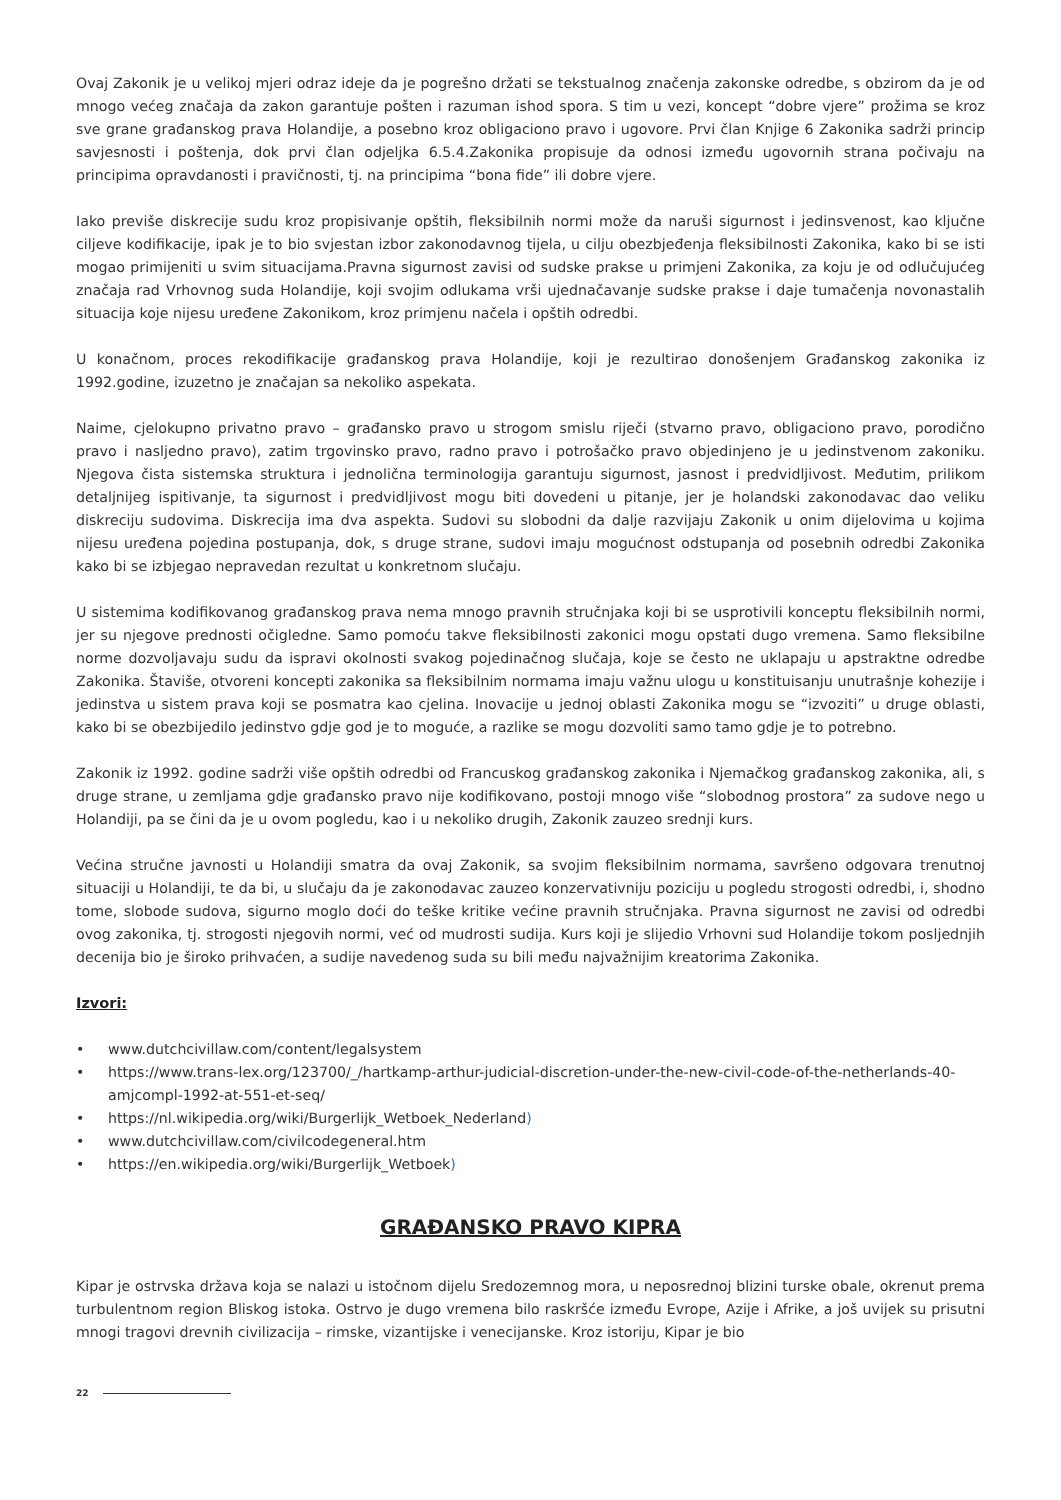Ovaj Zakonik je u velikoj mjeri odraz ideje da je pogrešno držati se tekstualnog značenja zakonske odredbe, s obzirom da je od mnogo većeg značaja da zakon garantuje pošten i razuman ishod spora. S tim u vezi, koncept “dobre vjere” prožima se kroz sve grane građanskog prava Holandije, a posebno kroz obligaciono pravo i ugovore. Prvi član Knjige 6 Zakonika sadrži princip savjesnosti i poštenja, dok prvi član odjeljka 6.5.4.Zakonika propisuje da odnosi između ugovornih strana počivaju na principima opravdanosti i pravičnosti, tj. na principima “bona fide” ili dobre vjere.
Iako previše diskrecije sudu kroz propisivanje opštih, fleksibilnih normi može da naruši sigurnost i jedinsvenost, kao ključne ciljeve kodifikacije, ipak je to bio svjestan izbor zakonodavnog tijela, u cilju obezbjeđenja fleksibilnosti Zakonika, kako bi se isti mogao primijeniti u svim situacijama.Pravna sigurnost zavisi od sudske prakse u primjeni Zakonika, za koju je od odlučujućeg značaja rad Vrhovnog suda Holandije, koji svojim odlukama vrši ujednačavanje sudske prakse i daje tumačenja novonastalih situacija koje nijesu uređene Zakonikom, kroz primjenu načela i opštih odredbi.
U konačnom, proces rekodifikacije građanskog prava Holandije, koji je rezultirao donošenjem Građanskog zakonika iz 1992.godine, izuzetno je značajan sa nekoliko aspekata.
Naime, cjelokupno privatno pravo – građansko pravo u strogom smislu riječi (stvarno pravo, obligaciono pravo, porodično pravo i nasljedno pravo), zatim trgovinsko pravo, radno pravo i potrošačko pravo objedinjeno je u jedinstvenom zakoniku. Njegova čista sistemska struktura i jednolična terminologija garantuju sigurnost, jasnost i predvidljivost. Međutim, prilikom detaljnijeg ispitivanje, ta sigurnost i predvidljivost mogu biti dovedeni u pitanje, jer je holandski zakonodavac dao veliku diskreciju sudovima. Diskrecija ima dva aspekta. Sudovi su slobodni da dalje razvijaju Zakonik u onim dijelovima u kojima nijesu uređena pojedina postupanja, dok, s druge strane, sudovi imaju mogućnost odstupanja od posebnih odredbi Zakonika kako bi se izbjegao nepravedan rezultat u konkretnom slučaju.
U sistemima kodifikovanog građanskog prava nema mnogo pravnih stručnjaka koji bi se usprotivili konceptu fleksibilnih normi, jer su njegove prednosti očigledne. Samo pomoću takve fleksibilnosti zakonici mogu opstati dugo vremena. Samo fleksibilne norme dozvoljavaju sudu da ispravi okolnosti svakog pojedinačnog slučaja, koje se često ne uklapaju u apstraktne odredbe Zakonika. Štaviše, otvoreni koncepti zakonika sa fleksibilnim normama imaju važnu ulogu u konstituisanju unutrašnje kohezije i jedinstva u sistem prava koji se posmatra kao cjelina. Inovacije u jednoj oblasti Zakonika mogu se “izvoziti” u druge oblasti, kako bi se obezbijedilo jedinstvo gdje god je to moguće, a razlike se mogu dozvoliti samo tamo gdje je to potrebno.
Zakonik iz 1992. godine sadrži više opštih odredbi od Francuskog građanskog zakonika i Njemačkog građanskog zakonika, ali, s druge strane, u zemljama gdje građansko pravo nije kodifikovano, postoji mnogo više “slobodnog prostora” za sudove nego u Holandiji, pa se čini da je u ovom pogledu, kao i u nekoliko drugih, Zakonik zauzeo srednji kurs.
Većina stručne javnosti u Holandiji smatra da ovaj Zakonik, sa svojim fleksibilnim normama, savršeno odgovara trenutnoj situaciji u Holandiji, te da bi, u slučaju da je zakonodavac zauzeo konzervativniju poziciju u pogledu strogosti odredbi, i, shodno tome, slobode sudova, sigurno moglo doći do teške kritike većine pravnih stručnjaka. Pravna sigurnost ne zavisi od odredbi ovog zakonika, tj. strogosti njegovih normi, već od mudrosti sudija. Kurs koji je slijedio Vrhovni sud Holandije tokom posljednjih decenija bio je široko prihvaćen, a sudije navedenog suda su bili među najvažnijim kreatorima Zakonika.
Izvori:
• www.dutchcivillaw.com/content/legalsystem
• https://www.trans-lex.org/123700/_/hartkamp-arthur-judicial-discretion-under-the-new-civil-code-of-the-netherlands-40-amjcompl-1992-at-551-et-seq/
• https://nl.wikipedia.org/wiki/Burgerlijk_Wetboek_Nederland)
• www.dutchcivillaw.com/civilcodegeneral.htm
• https://en.wikipedia.org/wiki/Burgerlijk_Wetboek)
GRAĐANSKO PRAVO KIPRA
Kipar je ostrvska država koja se nalazi u istočnom dijelu Sredozemnog mora, u neposrednoj blizini turske obale, okrenut prema turbulentnom region Bliskog istoka. Ostrvo je dugo vremena bilo raskršće između Evrope, Azije i Afrike, a još uvijek su prisutni mnogi tragovi drevnih civilizacija – rimske, vizantijske i venecijanske. Kroz istoriju, Kipar je bio
22